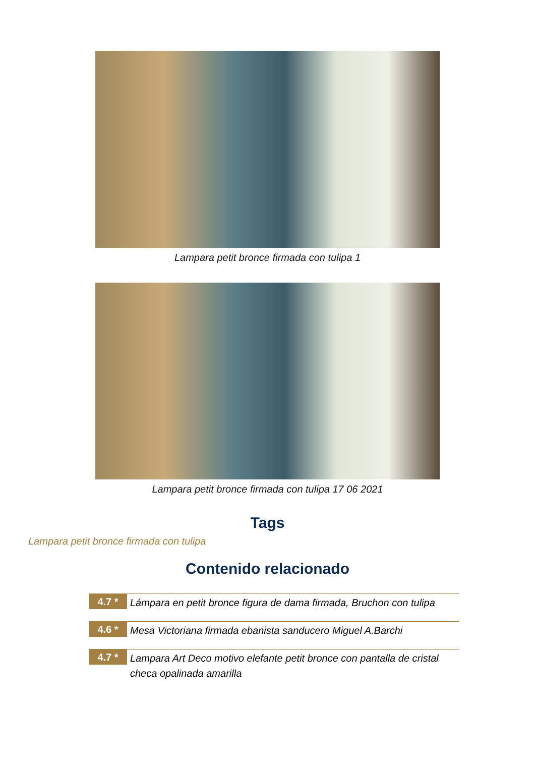Lampara petit bronce firmada con tulipa 1
Lampara petit bronce firmada con tulipa 17 06 2021
Tags
Lampara petit bronce firmada con tulipa
Contenido relacionado
4.7 *
Lámpara en petit bronce figura de dama firmada, Bruchon con tulipa
4.6 *
Mesa Victoriana firmada ebanista sanducero Miguel A.Barchi
4.7 *
Lampara Art Deco motivo elefante petit bronce con pantalla de cristal checa opalinada amarilla